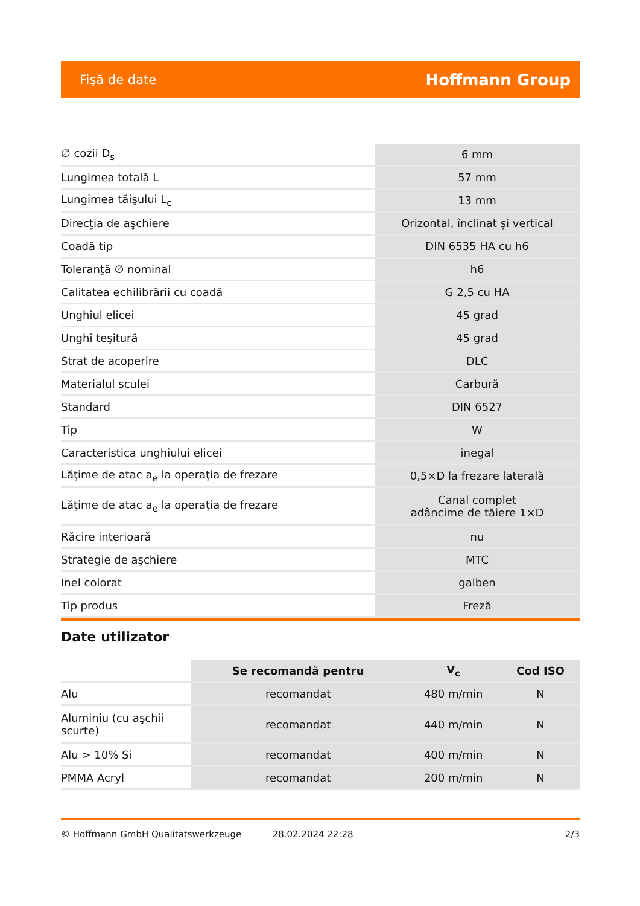Fişă de date Hoffmann Group
| ∅ cozii D<sub>s</sub> | 6 mm |
| Lungimea totală L | 57 mm |
| Lungimea tăişului L<sub>c</sub> | 13 mm |
| Direcţia de aşchiere | Orizontal, înclinat şi vertical |
| Coadă tip | DIN 6535 HA cu h6 |
| Toleranţă ∅ nominal | h6 |
| Calitatea echilibrării cu coadă | G 2,5 cu HA |
| Unghiul elicei | 45 grad |
| Unghi teşitură | 45 grad |
| Strat de acoperire | DLC |
| Materialul sculei | Carbură |
| Standard | DIN 6527 |
| Tip | W |
| Caracteristica unghiului elicei | inegal |
| Lăţime de atac a<sub>e</sub> la operaţia de frezare | 0,5×D la frezare laterală |
| Lăţime de atac a<sub>e</sub> la operaţia de frezare | Canal complet adâncime de tăiere 1×D |
| Răcire interioară | nu |
| Strategie de aşchiere | MTC |
| Inel colorat | galben |
| Tip produs | Freză |
Date utilizator
| | Se recomandă pentru | V<sub>c</sub> | Cod ISO |
| --- | --- | --- | --- |
| Alu | recomandat | 480 m/min | N |
| Aluminiu (cu aşchii scurte) | recomandat | 440 m/min | N |
| Alu > 10% Si | recomandat | 400 m/min | N |
| PMMA Acryl | recomandat | 200 m/min | N |
© Hoffmann GmbH Qualitätswerkzeuge 28.02.2024 22:28 2/3